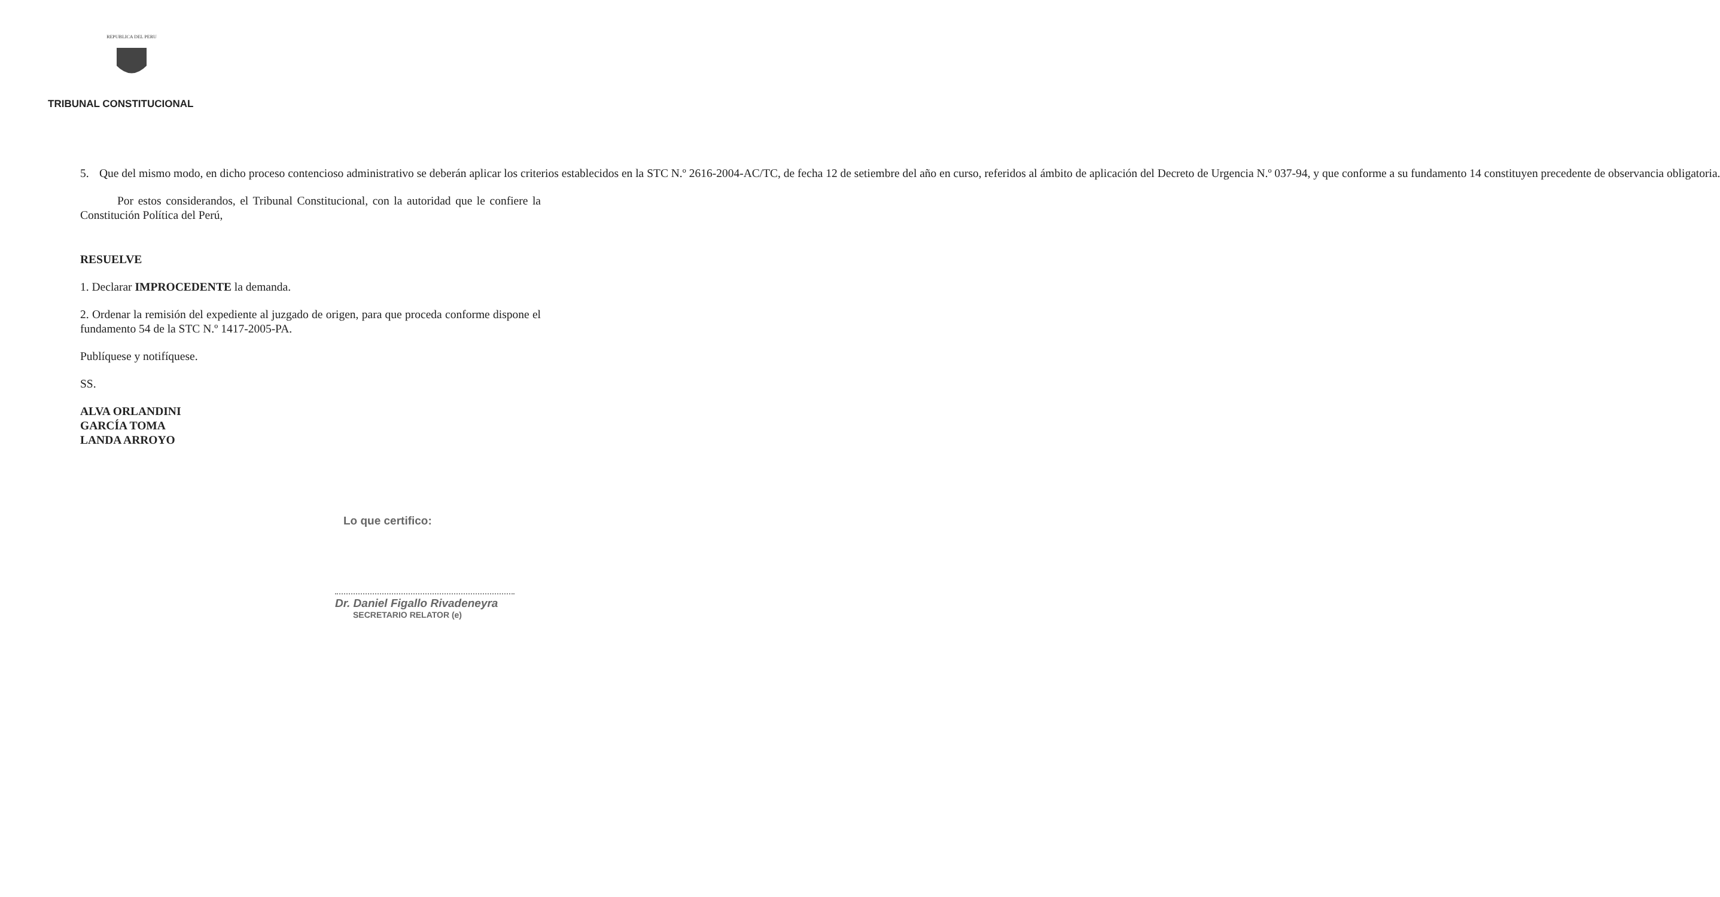REPUBLICA DEL PERU
TRIBUNAL CONSTITUCIONAL
5. Que del mismo modo, en dicho proceso contencioso administrativo se deberán aplicar los criterios establecidos en la STC N.º 2616-2004-AC/TC, de fecha 12 de setiembre del año en curso, referidos al ámbito de aplicación del Decreto de Urgencia N.º 037-94, y que conforme a su fundamento 14 constituyen precedente de observancia obligatoria.
Por estos considerandos, el Tribunal Constitucional, con la autoridad que le confiere la Constitución Política del Perú,
RESUELVE
1. Declarar IMPROCEDENTE la demanda.
2. Ordenar la remisión del expediente al juzgado de origen, para que proceda conforme dispone el fundamento 54 de la STC N.º 1417-2005-PA.
Publíquese y notifíquese.
SS.
ALVA ORLANDINI
GARCÍA TOMA
LANDA ARROYO
Lo que certifico:
Dr. Daniel Figallo Rivadeneyra
SECRETARIO RELATOR (e)